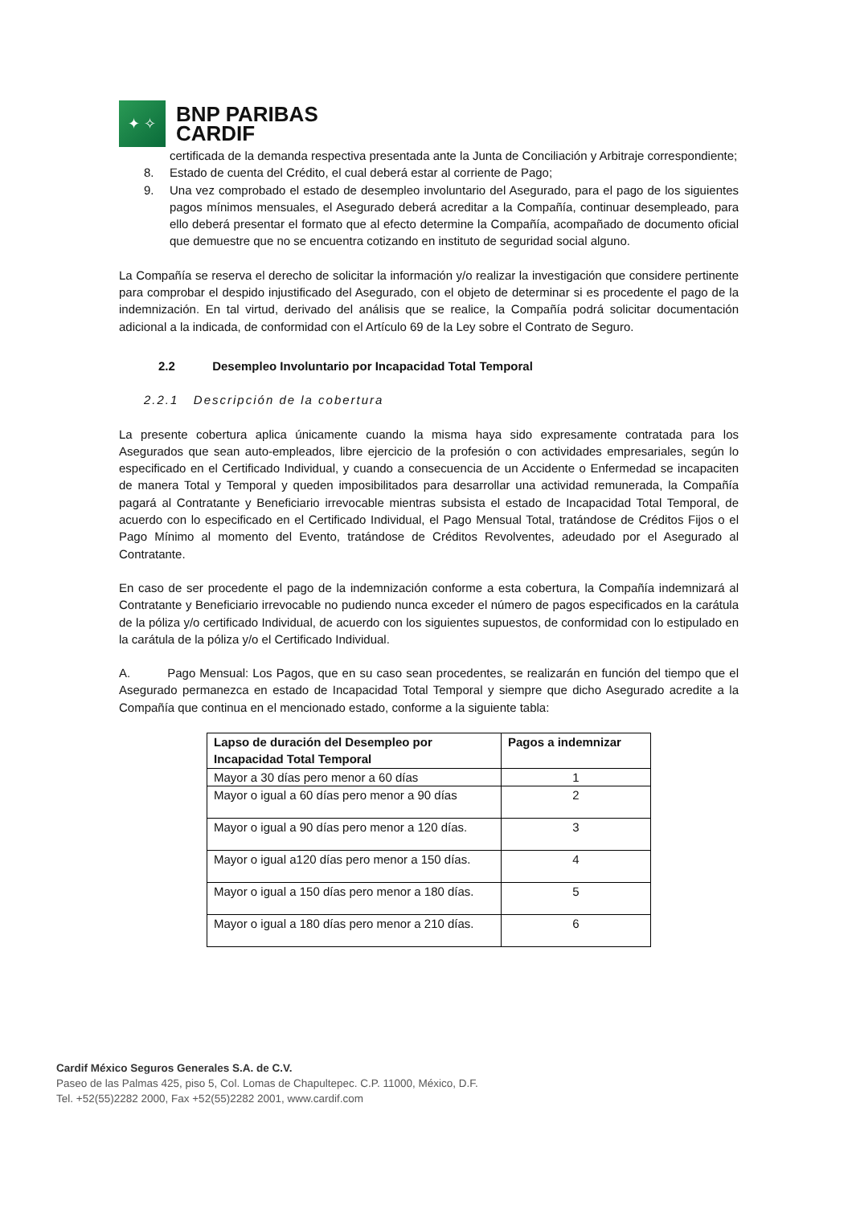✦ ✧
BNP PARIBAS
CARDIF
certificada de la demanda respectiva presentada ante la Junta de Conciliación y Arbitraje correspondiente;
8. Estado de cuenta del Crédito, el cual deberá estar al corriente de Pago;
9. Una vez comprobado el estado de desempleo involuntario del Asegurado, para el pago de los siguientes pagos mínimos mensuales, el Asegurado deberá acreditar a la Compañía, continuar desempleado, para ello deberá presentar el formato que al efecto determine la Compañía, acompañado de documento oficial que demuestre que no se encuentra cotizando en instituto de seguridad social alguno.
La Compañía se reserva el derecho de solicitar la información y/o realizar la investigación que considere pertinente para comprobar el despido injustificado del Asegurado, con el objeto de determinar si es procedente el pago de la indemnización. En tal virtud, derivado del análisis que se realice, la Compañía podrá solicitar documentación adicional a la indicada, de conformidad con el Artículo 69 de la Ley sobre el Contrato de Seguro.
2.2 Desempleo Involuntario por Incapacidad Total Temporal
2.2.1 Descripción de la cobertura
La presente cobertura aplica únicamente cuando la misma haya sido expresamente contratada para los Asegurados que sean auto-empleados, libre ejercicio de la profesión o con actividades empresariales, según lo especificado en el Certificado Individual, y cuando a consecuencia de un Accidente o Enfermedad se incapaciten de manera Total y Temporal y queden imposibilitados para desarrollar una actividad remunerada, la Compañía pagará al Contratante y Beneficiario irrevocable mientras subsista el estado de Incapacidad Total Temporal, de acuerdo con lo especificado en el Certificado Individual, el Pago Mensual Total, tratándose de Créditos Fijos o el Pago Mínimo al momento del Evento, tratándose de Créditos Revolventes, adeudado por el Asegurado al Contratante.
En caso de ser procedente el pago de la indemnización conforme a esta cobertura, la Compañía indemnizará al Contratante y Beneficiario irrevocable no pudiendo nunca exceder el número de pagos especificados en la carátula de la póliza y/o certificado Individual, de acuerdo con los siguientes supuestos, de conformidad con lo estipulado en la carátula de la póliza y/o el Certificado Individual.
A. Pago Mensual: Los Pagos, que en su caso sean procedentes, se realizarán en función del tiempo que el Asegurado permanezca en estado de Incapacidad Total Temporal y siempre que dicho Asegurado acredite a la Compañía que continua en el mencionado estado, conforme a la siguiente tabla:
| Lapso de duración del Desempleo por Incapacidad Total Temporal | Pagos a indemnizar |
| --- | --- |
| Mayor a 30 días pero menor a 60 días | 1 |
| Mayor o igual a 60 días pero menor a 90 días | 2 |
| Mayor o igual a 90 días pero menor a 120 días. | 3 |
| Mayor o igual a120 días pero menor a 150 días. | 4 |
| Mayor o igual a 150 días pero menor a 180 días. | 5 |
| Mayor o igual a 180 días pero menor a 210 días. | 6 |
Cardif México Seguros Generales S.A. de C.V.
Paseo de las Palmas 425, piso 5, Col. Lomas de Chapultepec. C.P. 11000, México, D.F.
Tel. +52(55)2282 2000, Fax +52(55)2282 2001, www.cardif.com